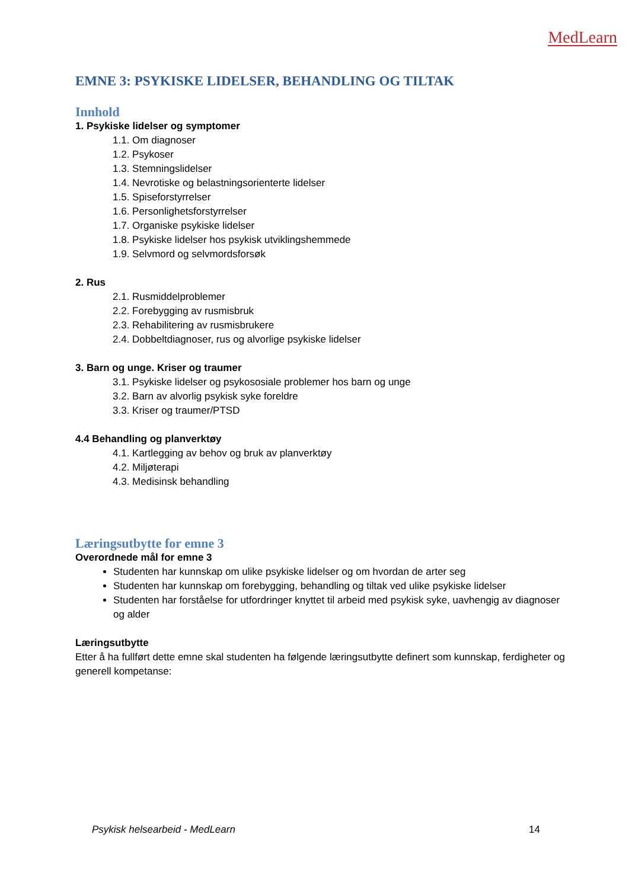MedLearn
EMNE 3: PSYKISKE LIDELSER, BEHANDLING OG TILTAK
Innhold
1. Psykiske lidelser og symptomer
1.1. Om diagnoser
1.2. Psykoser
1.3. Stemningslidelser
1.4. Nevrotiske og belastningsorienterte lidelser
1.5. Spiseforstyrrelser
1.6. Personlighetsforstyrrelser
1.7. Organiske psykiske lidelser
1.8. Psykiske lidelser hos psykisk utviklingshemmede
1.9. Selvmord og selvmordsforsøk
2. Rus
2.1. Rusmiddelproblemer
2.2. Forebygging av rusmisbruk
2.3. Rehabilitering av rusmisbrukere
2.4. Dobbeltdiagnoser, rus og alvorlige psykiske lidelser
3. Barn og unge. Kriser og traumer
3.1. Psykiske lidelser og psykososiale problemer hos barn og unge
3.2. Barn av alvorlig psykisk syke foreldre
3.3. Kriser og traumer/PTSD
4.4 Behandling og planverktøy
4.1. Kartlegging av behov og bruk av planverktøy
4.2. Miljøterapi
4.3. Medisinsk behandling
Læringsutbytte for emne 3
Overordnede mål for emne 3
Studenten har kunnskap om ulike psykiske lidelser og om hvordan de arter seg
Studenten har kunnskap om forebygging, behandling og tiltak ved ulike psykiske lidelser
Studenten har forståelse for utfordringer knyttet til arbeid med psykisk syke, uavhengig av diagnoser og alder
Læringsutbytte
Etter å ha fullført dette emne skal studenten ha følgende læringsutbytte definert som kunnskap, ferdigheter og generell kompetanse:
Psykisk helsearbeid - MedLearn 14